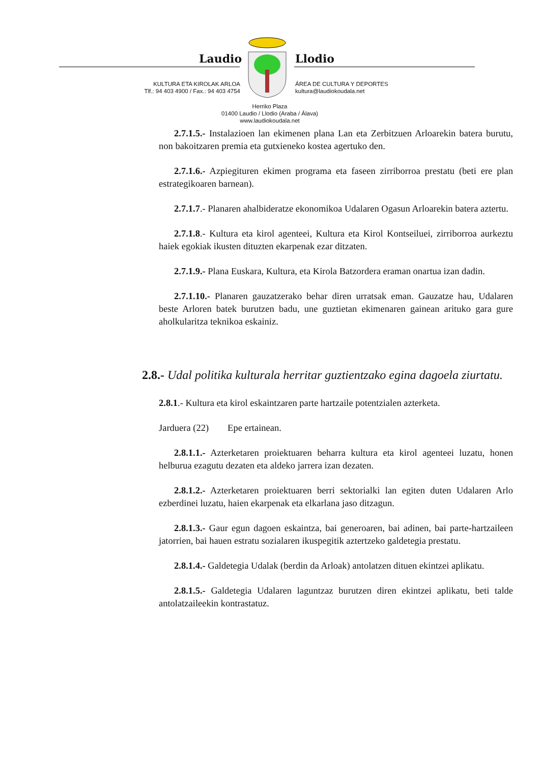Laudio Llodio
KULTURA ETA KIROLAK ARLOA
Tlf.: 94 403 4900 / Fax.: 94 403 4754
ÁREA DE CULTURA Y DEPORTES
kultura@laudiokoudala.net
Herriko Plaza
01400 Laudio / Llodio (Araba / Álava)
www.laudiokoudala.net
2.7.1.5.- Instalazioen lan ekimenen plana Lan eta Zerbitzuen Arloarekin batera burutu, non bakoitzaren premia eta gutxieneko kostea agertuko den.
2.7.1.6.- Azpiegituren ekimen programa eta faseen zirriborroa prestatu (beti ere plan estrategikoaren barnean).
2.7.1.7.- Planaren ahalbideratze ekonomikoa Udalaren Ogasun Arloarekin batera aztertu.
2.7.1.8.- Kultura eta kirol agenteei, Kultura eta Kirol Kontseiluei, zirriborroa aurkeztu haiek egokiak ikusten dituzten ekarpenak ezar ditzaten.
2.7.1.9.- Plana Euskara, Kultura, eta Kirola Batzordera eraman onartua izan dadin.
2.7.1.10.- Planaren gauzatzerako behar diren urratsak eman. Gauzatze hau, Udalaren beste Arloren batek burutzen badu, une guztietan ekimenaren gainean arituko gara gure aholkularitza teknikoa eskainiz.
2.8.- Udal politika kulturala herritar guztientzako egina dagoela ziurtatu.
2.8.1.- Kultura eta kirol eskaintzaren parte hartzaile potentzialen azterketa.
Jarduera (22) Epe ertainean.
2.8.1.1.- Azterketaren proiektuaren beharra kultura eta kirol agenteei luzatu, honen helburua ezagutu dezaten eta aldeko jarrera izan dezaten.
2.8.1.2.- Azterketaren proiektuaren berri sektorialki lan egiten duten Udalaren Arlo ezberdinei luzatu, haien ekarpenak eta elkarlana jaso ditzagun.
2.8.1.3.- Gaur egun dagoen eskaintza, bai generoaren, bai adinen, bai parte-hartzaileen jatorrien, bai hauen estratu sozialaren ikuspegitik aztertzeko galdetegia prestatu.
2.8.1.4.- Galdetegia Udalak (berdin da Arloak) antolatzen dituen ekintzei aplikatu.
2.8.1.5.- Galdetegia Udalaren laguntzaz burutzen diren ekintzei aplikatu, beti talde antolatzaileekin kontrastatuz.